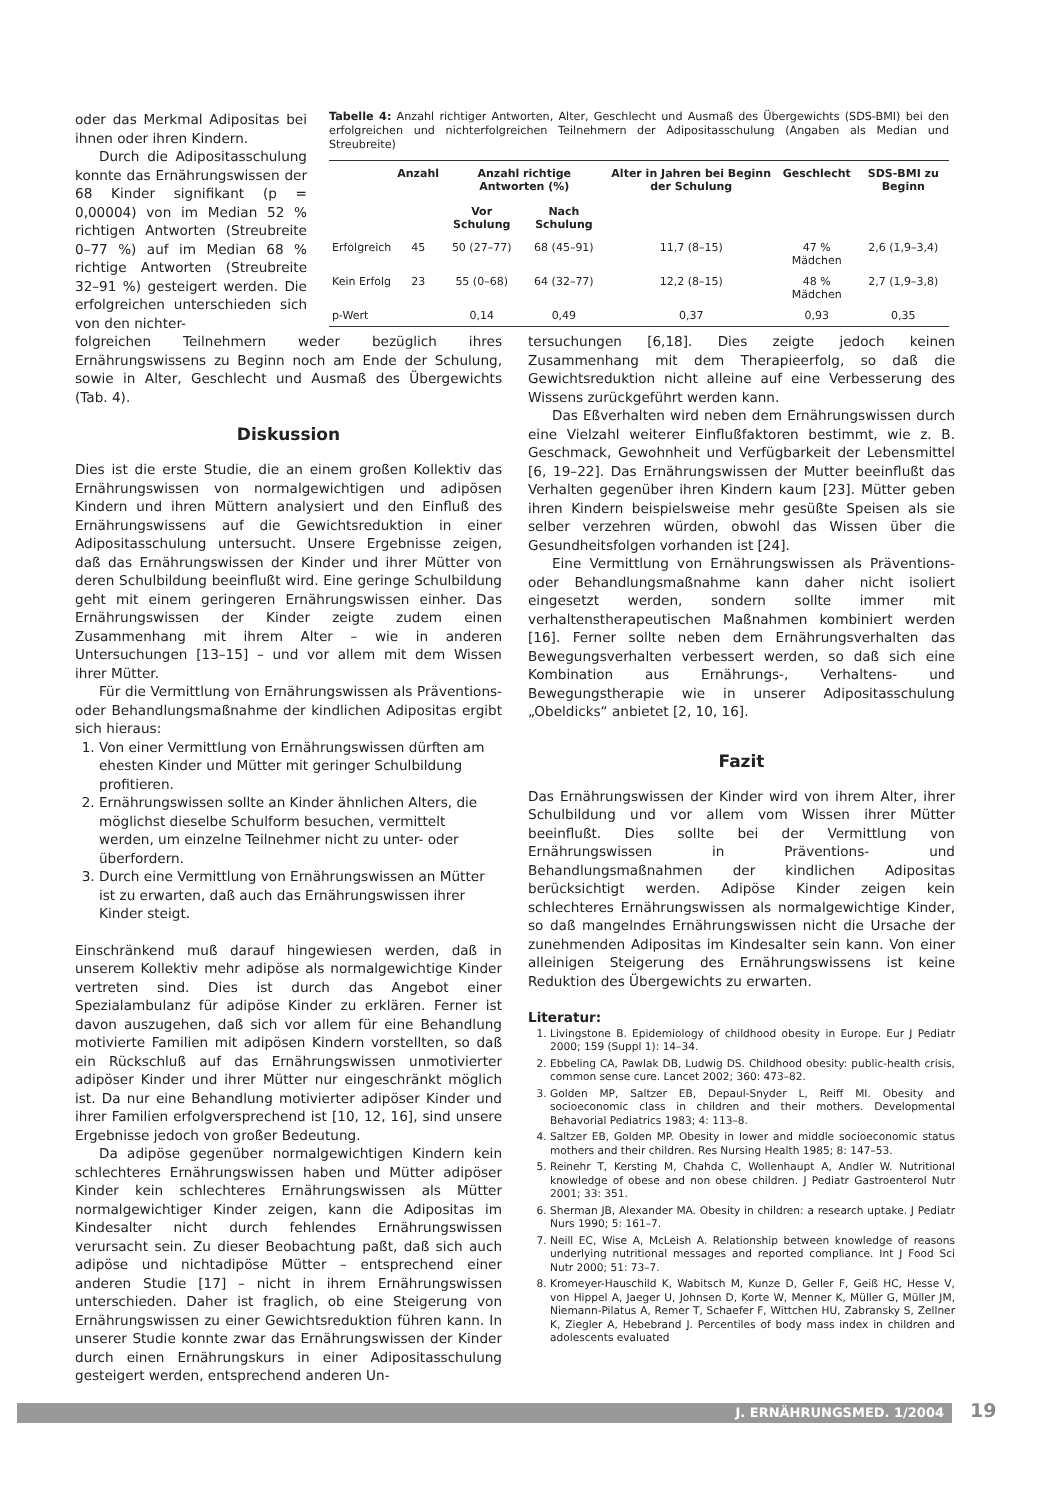oder das Merkmal Adipositas bei ihnen oder ihren Kindern.
Durch die Adipositasschulung konnte das Ernährungswissen der 68 Kinder signifikant (p = 0,00004) von im Median 52 % richtigen Antworten (Streubreite 0–77 %) auf im Median 68 % richtige Antworten (Streubreite 32–91 %) gesteigert werden. Die erfolgreichen unterschieden sich von den nichter-
Tabelle 4: Anzahl richtiger Antworten, Alter, Geschlecht und Ausmaß des Übergewichts (SDS-BMI) bei den erfolgreichen und nichterfolgreichen Teilnehmern der Adipositasschulung (Angaben als Median und Streubreite)
| | Anzahl | Anzahl richtige Antworten (%) | | Alter in Jahren bei Beginn der Schulung | Geschlecht | SDS-BMI zu Beginn |
| --- | --- | --- | --- | --- | --- | --- |
| | | Vor Schulung | Nach Schulung | | | |
| Erfolgreich | 45 | 50 (27–77) | 68 (45–91) | 11,7 (8–15) | 47 % Mädchen | 2,6 (1,9–3,4) |
| Kein Erfolg | 23 | 55 (0–68) | 64 (32–77) | 12,2 (8–15) | 48 % Mädchen | 2,7 (1,9–3,8) |
| p-Wert | | 0,14 | 0,49 | 0,37 | 0,93 | 0,35 |
folgreichen Teilnehmern weder bezüglich ihres Ernährungswissens zu Beginn noch am Ende der Schulung, sowie in Alter, Geschlecht und Ausmaß des Übergewichts (Tab. 4).
Diskussion
Dies ist die erste Studie, die an einem großen Kollektiv das Ernährungswissen von normalgewichtigen und adipösen Kindern und ihren Müttern analysiert und den Einfluß des Ernährungswissens auf die Gewichtsreduktion in einer Adipositasschulung untersucht. Unsere Ergebnisse zeigen, daß das Ernährungswissen der Kinder und ihrer Mütter von deren Schulbildung beeinflußt wird. Eine geringe Schulbildung geht mit einem geringeren Ernährungswissen einher. Das Ernährungswissen der Kinder zeigte zudem einen Zusammenhang mit ihrem Alter – wie in anderen Untersuchungen [13–15] – und vor allem mit dem Wissen ihrer Mütter.
Für die Vermittlung von Ernährungswissen als Präventions- oder Behandlungsmaßnahme der kindlichen Adipositas ergibt sich hieraus:
1. Von einer Vermittlung von Ernährungswissen dürften am ehesten Kinder und Mütter mit geringer Schulbildung profitieren.
2. Ernährungswissen sollte an Kinder ähnlichen Alters, die möglichst dieselbe Schulform besuchen, vermittelt werden, um einzelne Teilnehmer nicht zu unter- oder überfordern.
3. Durch eine Vermittlung von Ernährungswissen an Mütter ist zu erwarten, daß auch das Ernährungswissen ihrer Kinder steigt.
Einschränkend muß darauf hingewiesen werden, daß in unserem Kollektiv mehr adipöse als normalgewichtige Kinder vertreten sind. Dies ist durch das Angebot einer Spezialambulanz für adipöse Kinder zu erklären. Ferner ist davon auszugehen, daß sich vor allem für eine Behandlung motivierte Familien mit adipösen Kindern vorstellten, so daß ein Rückschluß auf das Ernährungswissen unmotivierter adipöser Kinder und ihrer Mütter nur eingeschränkt möglich ist. Da nur eine Behandlung motivierter adipöser Kinder und ihrer Familien erfolgversprechend ist [10, 12, 16], sind unsere Ergebnisse jedoch von großer Bedeutung.
Da adipöse gegenüber normalgewichtigen Kindern kein schlechteres Ernährungswissen haben und Mütter adipöser Kinder kein schlechteres Ernährungswissen als Mütter normalgewichtiger Kinder zeigen, kann die Adipositas im Kindesalter nicht durch fehlendes Ernährungswissen verursacht sein. Zu dieser Beobachtung paßt, daß sich auch adipöse und nichtadipöse Mütter – entsprechend einer anderen Studie [17] – nicht in ihrem Ernährungswissen unterschieden. Daher ist fraglich, ob eine Steigerung von Ernährungswissen zu einer Gewichtsreduktion führen kann. In unserer Studie konnte zwar das Ernährungswissen der Kinder durch einen Ernährungskurs in einer Adipositasschulung gesteigert werden, entsprechend anderen Un-
tersuchungen [6,18]. Dies zeigte jedoch keinen Zusammenhang mit dem Therapieerfolg, so daß die Gewichtsreduktion nicht alleine auf eine Verbesserung des Wissens zurückgeführt werden kann.
Das Eßverhalten wird neben dem Ernährungswissen durch eine Vielzahl weiterer Einflußfaktoren bestimmt, wie z. B. Geschmack, Gewohnheit und Verfügbarkeit der Lebensmittel [6, 19–22]. Das Ernährungswissen der Mutter beeinflußt das Verhalten gegenüber ihren Kindern kaum [23]. Mütter geben ihren Kindern beispielsweise mehr gesüßte Speisen als sie selber verzehren würden, obwohl das Wissen über die Gesundheitsfolgen vorhanden ist [24].
Eine Vermittlung von Ernährungswissen als Präventions- oder Behandlungsmaßnahme kann daher nicht isoliert eingesetzt werden, sondern sollte immer mit verhaltenstherapeutischen Maßnahmen kombiniert werden [16]. Ferner sollte neben dem Ernährungsverhalten das Bewegungsverhalten verbessert werden, so daß sich eine Kombination aus Ernährungs-, Verhaltens- und Bewegungstherapie wie in unserer Adipositasschulung „Obeldicks“ anbietet [2, 10, 16].
Fazit
Das Ernährungswissen der Kinder wird von ihrem Alter, ihrer Schulbildung und vor allem vom Wissen ihrer Mütter beeinflußt. Dies sollte bei der Vermittlung von Ernährungswissen in Präventions- und Behandlungsmaßnahmen der kindlichen Adipositas berücksichtigt werden. Adipöse Kinder zeigen kein schlechteres Ernährungswissen als normalgewichtige Kinder, so daß mangelndes Ernährungswissen nicht die Ursache der zunehmenden Adipositas im Kindesalter sein kann. Von einer alleinigen Steigerung des Ernährungswissens ist keine Reduktion des Übergewichts zu erwarten.
Literatur:
1. Livingstone B. Epidemiology of childhood obesity in Europe. Eur J Pediatr 2000; 159 (Suppl 1): 14–34.
2. Ebbeling CA, Pawlak DB, Ludwig DS. Childhood obesity: public-health crisis, common sense cure. Lancet 2002; 360: 473–82.
3. Golden MP, Saltzer EB, Depaul-Snyder L, Reiff MI. Obesity and socioeconomic class in children and their mothers. Developmental Behavorial Pediatrics 1983; 4: 113–8.
4. Saltzer EB, Golden MP. Obesity in lower and middle socioeconomic status mothers and their children. Res Nursing Health 1985; 8: 147–53.
5. Reinehr T, Kersting M, Chahda C, Wollenhaupt A, Andler W. Nutritional knowledge of obese and non obese children. J Pediatr Gastroenterol Nutr 2001; 33: 351.
6. Sherman JB, Alexander MA. Obesity in children: a research uptake. J Pediatr Nurs 1990; 5: 161–7.
7. Neill EC, Wise A, McLeish A. Relationship between knowledge of reasons underlying nutritional messages and reported compliance. Int J Food Sci Nutr 2000; 51: 73–7.
8. Kromeyer-Hauschild K, Wabitsch M, Kunze D, Geller F, Geiß HC, Hesse V, von Hippel A, Jaeger U, Johnsen D, Korte W, Menner K, Müller G, Müller JM, Niemann-Pilatus A, Remer T, Schaefer F, Wittchen HU, Zabransky S, Zellner K, Ziegler A, Hebebrand J. Percentiles of body mass index in children and adolescents evaluated
J. ERNÄHRUNGSMED. 1/2004 19